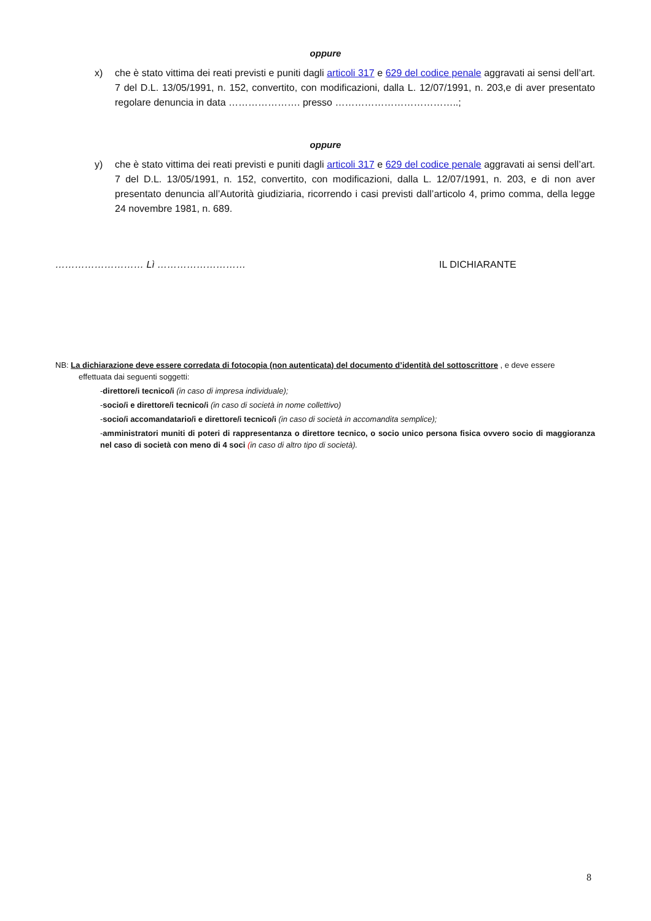oppure
x) che è stato vittima dei reati previsti e puniti dagli articoli 317 e 629 del codice penale aggravati ai sensi dell’art. 7 del D.L. 13/05/1991, n. 152, convertito, con modificazioni, dalla L. 12/07/1991, n. 203,e di aver presentato regolare denuncia in data …………………. presso ………………………………..;
oppure
y) che è stato vittima dei reati previsti e puniti dagli articoli 317 e 629 del codice penale aggravati ai sensi dell’art. 7 del D.L. 13/05/1991, n. 152, convertito, con modificazioni, dalla L. 12/07/1991, n. 203, e di non aver presentato denuncia all’Autorità giudiziaria, ricorrendo i casi previsti dall’articolo 4, primo comma, della legge 24 novembre 1981, n. 689.
……………………… Lì ……………………… IL DICHIARANTE
NB: La dichiarazione deve essere corredata di fotocopia (non autenticata) del documento d’identità del sottoscrittore , e deve essere
effettuata dai seguenti soggetti:
-direttore/i tecnico/i (in caso di impresa individuale);
-socio/i e direttore/i tecnico/i (in caso di società in nome collettivo)
-socio/i accomandatario/i e direttore/i tecnico/i (in caso di società in accomandita semplice);
-amministratori muniti di poteri di rappresentanza o direttore tecnico, o socio unico persona fisica ovvero socio di maggioranza nel caso di società con meno di 4 soci (in caso di altro tipo di società).
8